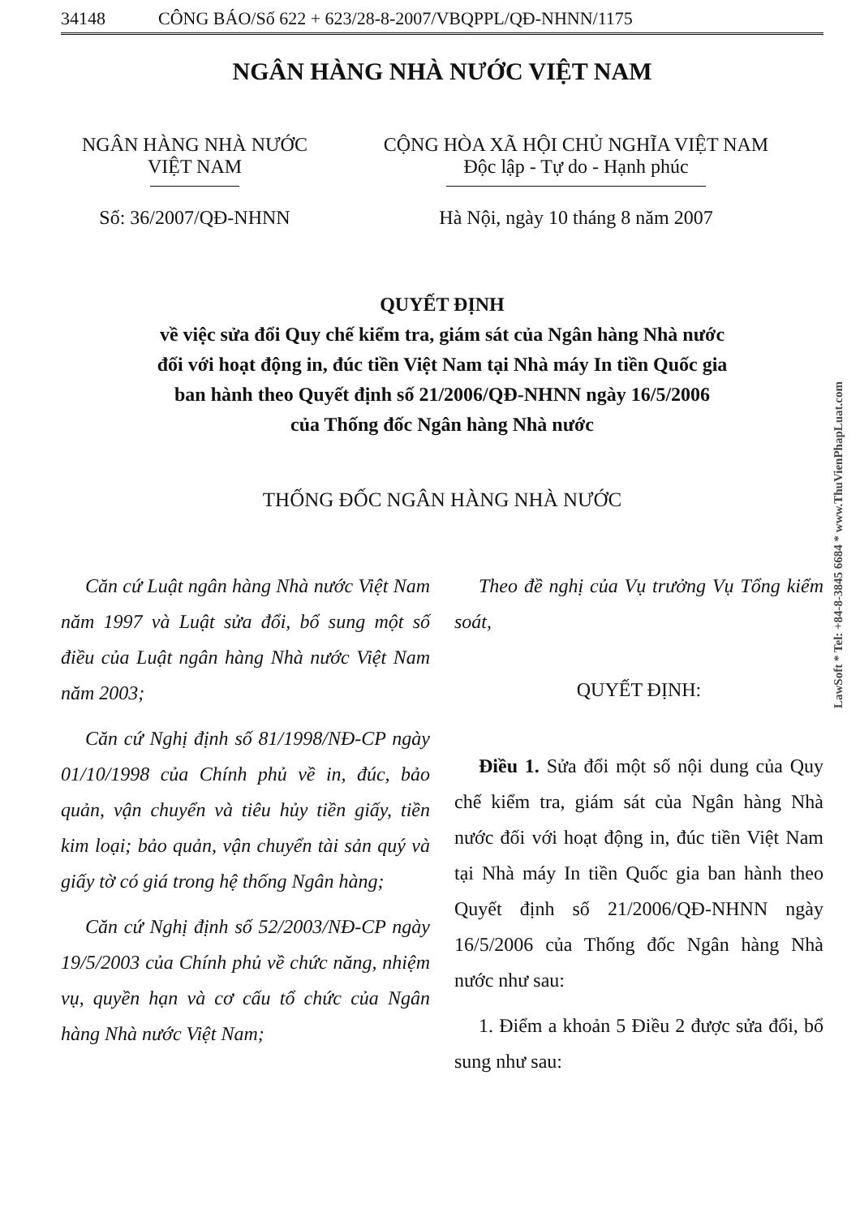34148 CÔNG BÁO/Số 622 + 623/28-8-2007/VBQPPL/QĐ-NHNN/1175
NGÂN HÀNG NHÀ NƯỚC VIỆT NAM
NGÂN HÀNG NHÀ NƯỚC
VIỆT NAM
Số: 36/2007/QĐ-NHNN
CỘNG HÒA XÃ HỘI CHỦ NGHĨA VIỆT NAM
Độc lập - Tự do - Hạnh phúc
Hà Nội, ngày 10 tháng 8 năm 2007
QUYẾT ĐỊNH
về việc sửa đổi Quy chế kiểm tra, giám sát của Ngân hàng Nhà nước
đối với hoạt động in, đúc tiền Việt Nam tại Nhà máy In tiền Quốc gia
ban hành theo Quyết định số 21/2006/QĐ-NHNN ngày 16/5/2006
của Thống đốc Ngân hàng Nhà nước
THỐNG ĐỐC NGÂN HÀNG NHÀ NƯỚC
Căn cứ Luật ngân hàng Nhà nước Việt Nam năm 1997 và Luật sửa đổi, bổ sung một số điều của Luật ngân hàng Nhà nước Việt Nam năm 2003;
Căn cứ Nghị định số 81/1998/NĐ-CP ngày 01/10/1998 của Chính phủ về in, đúc, bảo quản, vận chuyển và tiêu hủy tiền giấy, tiền kim loại; bảo quản, vận chuyển tài sản quý và giấy tờ có giá trong hệ thống Ngân hàng;
Căn cứ Nghị định số 52/2003/NĐ-CP ngày 19/5/2003 của Chính phủ về chức năng, nhiệm vụ, quyền hạn và cơ cấu tổ chức của Ngân hàng Nhà nước Việt Nam;
Theo đề nghị của Vụ trưởng Vụ Tổng kiểm soát,
QUYẾT ĐỊNH:
Điều 1. Sửa đổi một số nội dung của Quy chế kiểm tra, giám sát của Ngân hàng Nhà nước đối với hoạt động in, đúc tiền Việt Nam tại Nhà máy In tiền Quốc gia ban hành theo Quyết định số 21/2006/QĐ-NHNN ngày 16/5/2006 của Thống đốc Ngân hàng Nhà nước như sau:
1. Điểm a khoản 5 Điều 2 được sửa đổi, bổ sung như sau:
LawSoft * Tel: +84-8-3845 6684 * www.ThuVienPhapLuat.com